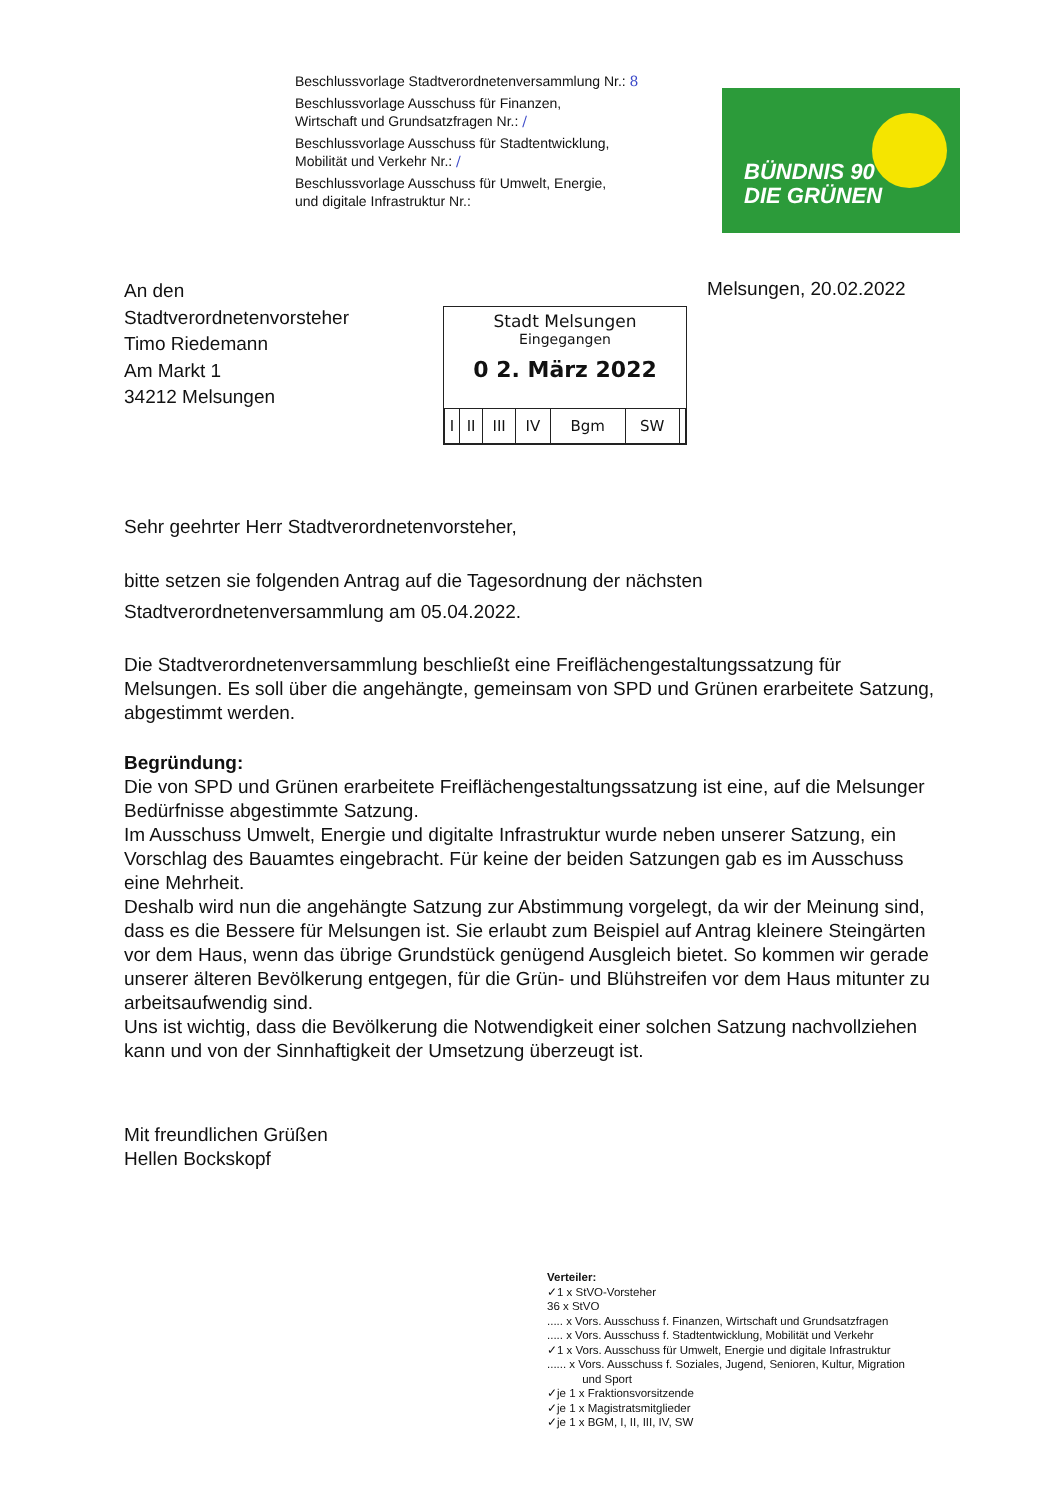Beschlussvorlage Stadtverordnetenversammlung Nr.: 8
Beschlussvorlage Ausschuss für Finanzen,
Wirtschaft und Grundsatzfragen Nr.: /
Beschlussvorlage Ausschuss für Stadtentwicklung,
Mobilität und Verkehr Nr.: /
Beschlussvorlage Ausschuss für Umwelt, Energie,
und digitale Infrastruktur Nr.:
BÜNDNIS 90
DIE GRÜNEN
An den
Stadtverordnetenvorsteher
Timo Riedemann
Am Markt 1
34212 Melsungen
Melsungen, 20.02.2022
Stadt Melsungen
Eingegangen
0 2. März 2022
| I | II | III | IV | Bgm | SW | |
Sehr geehrter Herr Stadtverordnetenvorsteher,
bitte setzen sie folgenden Antrag auf die Tagesordnung der nächsten Stadtverordnetenversammlung am 05.04.2022.
Die Stadtverordnetenversammlung beschließt eine Freiflächengestaltungssatzung für Melsungen. Es soll über die angehängte, gemeinsam von SPD und Grünen erarbeitete Satzung, abgestimmt werden.
Begründung:
Die von SPD und Grünen erarbeitete Freiflächengestaltungssatzung ist eine, auf die Melsunger Bedürfnisse abgestimmte Satzung.
Im Ausschuss Umwelt, Energie und digitalte Infrastruktur wurde neben unserer Satzung, ein Vorschlag des Bauamtes eingebracht. Für keine der beiden Satzungen gab es im Ausschuss eine Mehrheit.
Deshalb wird nun die angehängte Satzung zur Abstimmung vorgelegt, da wir der Meinung sind, dass es die Bessere für Melsungen ist. Sie erlaubt zum Beispiel auf Antrag kleinere Steingärten vor dem Haus, wenn das übrige Grundstück genügend Ausgleich bietet. So kommen wir gerade unserer älteren Bevölkerung entgegen, für die Grün- und Blühstreifen vor dem Haus mitunter zu arbeitsaufwendig sind.
Uns ist wichtig, dass die Bevölkerung die Notwendigkeit einer solchen Satzung nachvollziehen kann und von der Sinnhaftigkeit der Umsetzung überzeugt ist.
Mit freundlichen Grüßen
Hellen Bockskopf
Verteiler:
✓1 x StVO-Vorsteher
36 x StVO
..... x Vors. Ausschuss f. Finanzen, Wirtschaft und Grundsatzfragen
..... x Vors. Ausschuss f. Stadtentwicklung, Mobilität und Verkehr
✓1 x Vors. Ausschuss für Umwelt, Energie und digitale Infrastruktur
...... x Vors. Ausschuss f. Soziales, Jugend, Senioren, Kultur, Migration
und Sport
✓je 1 x Fraktionsvorsitzende
✓je 1 x Magistratsmitglieder
✓je 1 x BGM, I, II, III, IV, SW